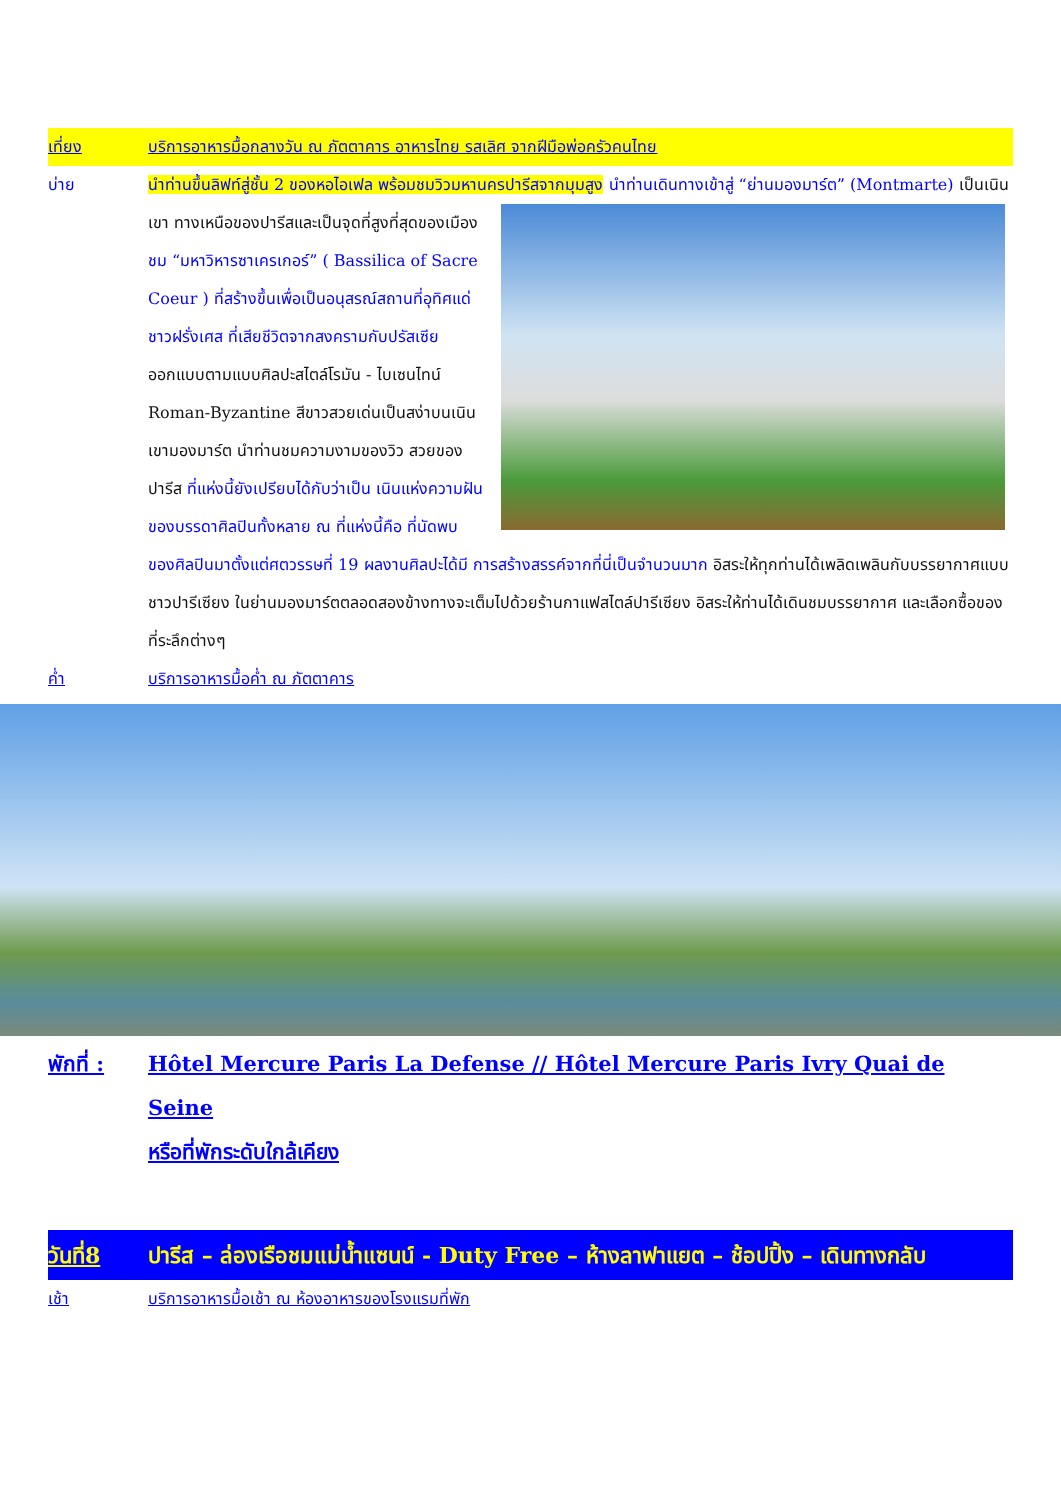เที่ยง บริการอาหารมื้อกลางวัน ณ ภัตตาคาร อาหารไทย รสเลิศ จากฝีมือพ่อครัวคนไทย
บ่าย นำท่านขึ้นลิฟท์สู่ชั้น 2 ของหอไอเฟล พร้อมชมวิวมหานครปารีสจากมุมสูง นำท่านเดินทางเข้าสู่ “ย่านมองมาร์ต”
(Montmarte) เป็นเนินเขา ทางเหนือของปารีสและเป็นจุดที่สูงที่สุดของเมือง ชม “มหาวิหารซาเครเกอร์” ( Bassilica of Sacre Coeur ) ที่สร้างขึ้นเพื่อเป็นอนุสรณ์สถานที่อุทิศแด่ชาวฝรั่งเศส ที่เสียชีวิตจากสงครามกับปรัสเซีย ออกแบบตามแบบศิลปะสไตล์โรมัน - ไบเซนไทน์ Roman-Byzantine สีขาวสวยเด่นเป็นสง่าบนเนิน เขามองมาร์ต นำท่านชมความงามของวิว สวยของปารีส ที่แห่งนี้ยังเปรียบได้กับว่าเป็น เนินแห่งความฝัน ของบรรดาศิลปินทั้งหลาย ณ ที่แห่งนี้คือ ที่นัดพบของศิลปินมาตั้งแต่ศตวรรษที่ 19 ผลงานศิลปะได้มี การสร้างสรรค์จากที่นี่เป็นจำนวนมาก อิสระให้ทุกท่านได้เพลิดเพลินกับบรรยากาศแบบชาวปารีเซียง ในย่านมองมาร์ตตลอดสองข้างทางจะเต็มไปด้วยร้านกาแฟสไตล์ปารีเซียง อิสระให้ท่านได้เดินชมบรรยากาศ และเลือกซื้อของที่ระลึกต่างๆ
ค่ำ บริการอาหารมื้อค่ำ ณ ภัตตาคาร
พักที่ :
Hôtel Mercure Paris La Defense // Hôtel Mercure Paris Ivry Quai de Seine
หรือที่พักระดับใกล้เคียง
วันที่8 ปารีส – ล่องเรือชมแม่น้ำแซนน์ - Duty Free – ห้างลาฟาแยต – ช้อปปิ้ง – เดินทางกลับ
เช้า บริการอาหารมื้อเช้า ณ ห้องอาหารของโรงแรมที่พัก